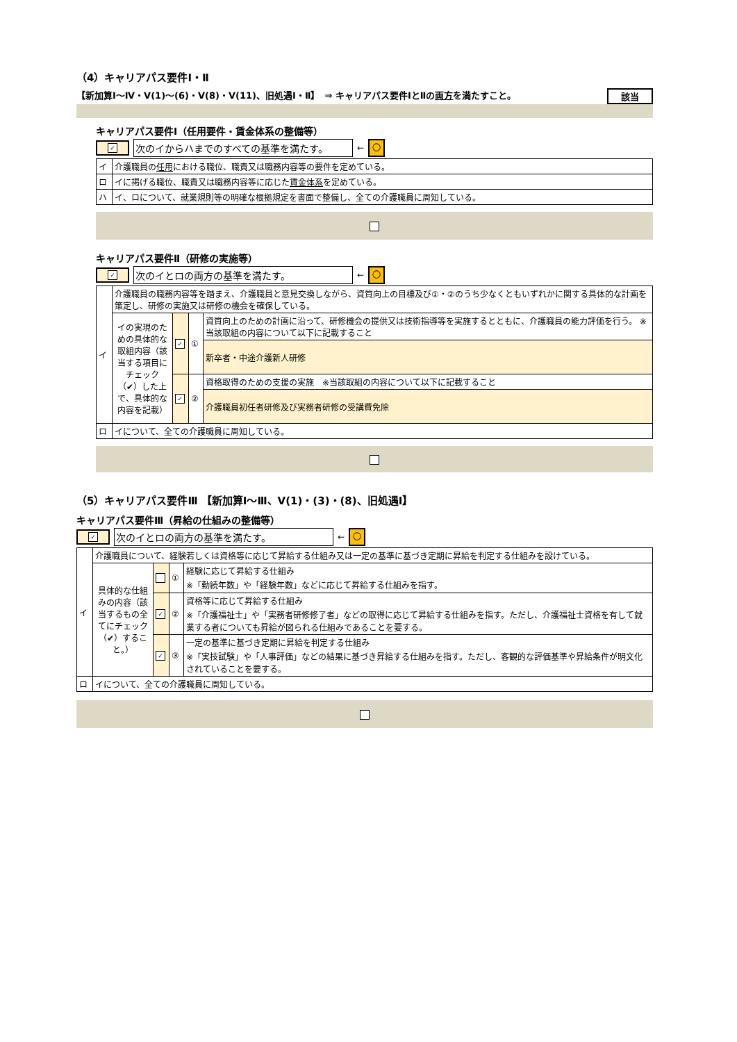（4）キャリアパス要件Ⅰ・Ⅱ
【新加算Ⅰ～Ⅳ・Ⅴ(1)～(6)・Ⅴ(8)・Ⅴ(11)、旧処遇Ⅰ・Ⅱ】　⇒ キャリアパス要件ⅠとⅡの両方を満たすこと。 該当
キャリアパス要件Ⅰ（任用要件・賃金体系の整備等）
✓ 次のイからハまでのすべての基準を満たす。 ← ○
| イ | 介護職員の 任用 における職位、職責又は職務内容等の要件を定めている。 |
| ロ | イに掲げる職位、職責又は職務内容等に応じた 賃金体系 を定めている。 |
| ハ | イ、ロについて、就業規則等の明確な根拠規定を書面で整備し、全ての介護職員に周知している。 |
キャリアパス要件Ⅱ（研修の実施等）
✓ 次のイとロの両方の基準を満たす。 ← ○
| イ | 介護職員の職務内容等を踏まえ、介護職員と意見交換しながら、資質向上の目標及び①・②のうち少なくともいずれかに関する具体的な計画を策定し、研修の実施又は研修の機会を確保している。 | | | |
| | イの実現のための具体的な取組内容（該当する項目にチェック（✔）した上で、具体的な内容を記載） | ✓ | ① | 資質向上のための計画に沿って、研修機会の提供又は技術指導等を実施するとともに、介護職員の能力評価を行う。 ※当該取組の内容について以下に記載すること |
| | | | | 新卒者・中途介護新人研修 |
| | | ✓ | ② | 資格取得のための支援の実施 ※当該取組の内容について以下に記載すること |
| | | | | 介護職員初任者研修及び実務者研修の受講費免除 |
| ロ | イについて、全ての介護職員に周知している。 | | | |
（5）キャリアパス要件Ⅲ 【新加算Ⅰ～Ⅲ、Ⅴ(1)・(3)・(8)、旧処遇Ⅰ】
キャリアパス要件Ⅲ（昇給の仕組みの整備等）
✓ 次のイとロの両方の基準を満たす。 ← ○
| イ | 介護職員について、経験若しくは資格等に応じて昇給する仕組み又は一定の基準に基づき定期に昇給を判定する仕組みを設けている。 | | | |
| | 具体的な仕組みの内容（該当するもの全てにチェック（✔）すること。） | | ① | 経験に応じて昇給する仕組み ※「勤続年数」や「経験年数」などに応じて昇給する仕組みを指す。 |
| | | ✓ | ② | 資格等に応じて昇給する仕組み ※「介護福祉士」や「実務者研修修了者」などの取得に応じて昇給する仕組みを指す。ただし、介護福祉士資格を有して就業する者についても昇給が図られる仕組みであることを要する。 |
| | | ✓ | ③ | 一定の基準に基づき定期に昇給を判定する仕組み ※「実技試験」や「人事評価」などの結果に基づき昇給する仕組みを指す。ただし、客観的な評価基準や昇給条件が明文化されていることを要する。 |
| ロ | イについて、全ての介護職員に周知している。 | | | |